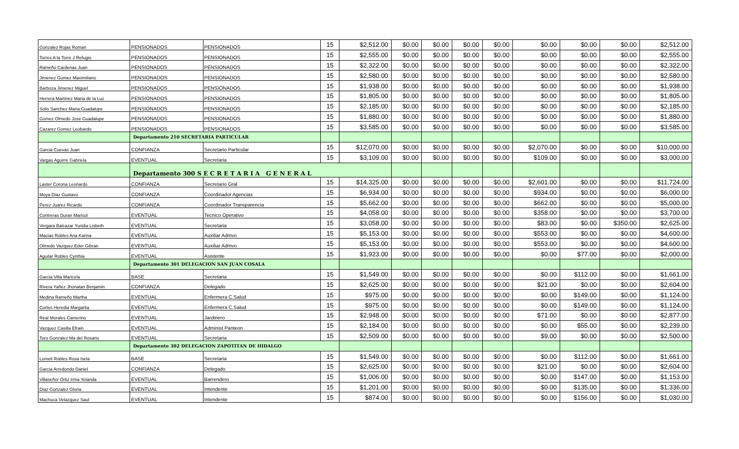| Gonzalez Rojas Roman | PENSIONADOS | PENSIONADOS | 15 | $2,512.00 | $0.00 | $0.00 | $0.00 | $0.00 | $0.00 | $0.00 | $0.00 | $2,512.00 |
| Torres A la Torre J Refugio | PENSIONADOS | PENSIONADOS | 15 | $2,555.00 | $0.00 | $0.00 | $0.00 | $0.00 | $0.00 | $0.00 | $0.00 | $2,555.00 |
| Rameño Cardenas Juan | PENSIONADOS | PENSIONADOS | 15 | $2,322.00 | $0.00 | $0.00 | $0.00 | $0.00 | $0.00 | $0.00 | $0.00 | $2,322.00 |
| Jimenez Gomez Maximiliano | PENSIONADOS | PENSIONADOS | 15 | $2,580.00 | $0.00 | $0.00 | $0.00 | $0.00 | $0.00 | $0.00 | $0.00 | $2,580.00 |
| Barboza Jimenez Miguel | PENSIONADOS | PENSIONADOS | 15 | $1,938.00 | $0.00 | $0.00 | $0.00 | $0.00 | $0.00 | $0.00 | $0.00 | $1,938.00 |
| Herrera Martinez Maria de la Luz | PENSIONADOS | PENSIONADOS | 15 | $1,805.00 | $0.00 | $0.00 | $0.00 | $0.00 | $0.00 | $0.00 | $0.00 | $1,805.00 |
| Solis Sanchez Maria Guadalupe | PENSIONADOS | PENSIONADOS | 15 | $2,185.00 | $0.00 | $0.00 | $0.00 | $0.00 | $0.00 | $0.00 | $0.00 | $2,185.00 |
| Gomez Olmedo Jose Guadalupe | PENSIONADOS | PENSIONADOS | 15 | $1,880.00 | $0.00 | $0.00 | $0.00 | $0.00 | $0.00 | $0.00 | $0.00 | $1,880.00 |
| Cazarez Gomez Leobardo | PENSIONADOS | PENSIONADOS | 15 | $3,585.00 | $0.00 | $0.00 | $0.00 | $0.00 | $0.00 | $0.00 | $0.00 | $3,585.00 |
| | Departamento 210 SECRETARIA PARTICULAR | | | | | | | | | | | |
| Garcia Cuevas Juan | CONFIANZA | Secretario Particular | 15 | $12,070.00 | $0.00 | $0.00 | $0.00 | $0.00 | $2,070.00 | $0.00 | $0.00 | $10,000.00 |
| Vargas Aguirre Gabriela | EVENTUAL | Secretaria | 15 | $3,109.00 | $0.00 | $0.00 | $0.00 | $0.00 | $109.00 | $0.00 | $0.00 | $3,000.00 |
| | Departamento 300 S E C R E T A R I A G E N E R A L | | | | | | | | | | | |
| Laster Corona Leonardo | CONFIANZA | Secretario Gral | 15 | $14,325.00 | $0.00 | $0.00 | $0.00 | $0.00 | $2,601.00 | $0.00 | $0.00 | $11,724.00 |
| Moya Diaz Gustavo | CONFIANZA | Coordinador Agencias | 15 | $6,934.00 | $0.00 | $0.00 | $0.00 | $0.00 | $934.00 | $0.00 | $0.00 | $6,000.00 |
| Perez Juarez Ricardo | CONFIANZA | Coordinador Transparencia | 15 | $5,662.00 | $0.00 | $0.00 | $0.00 | $0.00 | $662.00 | $0.00 | $0.00 | $5,000.00 |
| Contreras Duran Marisol | EVENTUAL | Tecnico Operativo | 15 | $4,058.00 | $0.00 | $0.00 | $0.00 | $0.00 | $358.00 | $0.00 | $0.00 | $3,700.00 |
| Vergara Balcazar Yuridia Lisbeth | EVENTUAL | Secretaria | 15 | $3,058.00 | $0.00 | $0.00 | $0.00 | $0.00 | $83.00 | $0.00 | $350.00 | $2,625.00 |
| Macias Robles Ana Karina | EVENTUAL | Auxiliar Admvo | 15 | $5,153.00 | $0.00 | $0.00 | $0.00 | $0.00 | $553.00 | $0.00 | $0.00 | $4,600.00 |
| Olmedo Vazquez Eder Gibran | EVENTUAL | Auxiliar Admvo | 15 | $5,153.00 | $0.00 | $0.00 | $0.00 | $0.00 | $553.00 | $0.00 | $0.00 | $4,600.00 |
| Aguilar Robles Cynthia | EVENTUAL | Asistente | 15 | $1,923.00 | $0.00 | $0.00 | $0.00 | $0.00 | $0.00 | $77.00 | $0.00 | $2,000.00 |
| | Departamento 301 DELEGACION SAN JUAN COSALA | | | | | | | | | | | |
| Garcia Villa Maricela | BASE | Secretaria | 15 | $1,549.00 | $0.00 | $0.00 | $0.00 | $0.00 | $0.00 | $112.00 | $0.00 | $1,661.00 |
| Rivera Yañez Jhonatan Benjamin | CONFIANZA | Delegado | 15 | $2,625.00 | $0.00 | $0.00 | $0.00 | $0.00 | $21.00 | $0.00 | $0.00 | $2,604.00 |
| Medina Rameño Martha | EVENTUAL | Enfermera C.Salud | 15 | $975.00 | $0.00 | $0.00 | $0.00 | $0.00 | $0.00 | $149.00 | $0.00 | $1,124.00 |
| Cortes Heredia Margarita | EVENTUAL | Enfermera C.Salud | 15 | $975.00 | $0.00 | $0.00 | $0.00 | $0.00 | $0.00 | $149.00 | $0.00 | $1,124.00 |
| Real Morales Camerino | EVENTUAL | Jardinero | 15 | $2,948.00 | $0.00 | $0.00 | $0.00 | $0.00 | $71.00 | $0.00 | $0.00 | $2,877.00 |
| Vazquez Casilla Efrain | EVENTUAL | Administ Panteon | 15 | $2,184.00 | $0.00 | $0.00 | $0.00 | $0.00 | $0.00 | $55.00 | $0.00 | $2,239.00 |
| Toro Gonzalez Ma del Rosario | EVENTUAL | Secretaria | 15 | $2,509.00 | $0.00 | $0.00 | $0.00 | $0.00 | $9.00 | $0.00 | $0.00 | $2,500.00 |
| | Departamento 302 DELEGACION ZAPOTITAN DE HIDALGO | | | | | | | | | | | |
| Lomeli Robles Rosa Isela | BASE | Secretaria | 15 | $1,549.00 | $0.00 | $0.00 | $0.00 | $0.00 | $0.00 | $112.00 | $0.00 | $1,661.00 |
| Garcia Arredondo Daniel | CONFIANZA | Delegado | 15 | $2,625.00 | $0.00 | $0.00 | $0.00 | $0.00 | $21.00 | $0.00 | $0.00 | $2,604.00 |
| Villaseñor Ortiz Irma Yolanda | EVENTUAL | Barrendero | 15 | $1,006.00 | $0.00 | $0.00 | $0.00 | $0.00 | $0.00 | $147.00 | $0.00 | $1,153.00 |
| Diaz Gonzalez Gloria | EVENTUAL | Intendente | 15 | $1,201.00 | $0.00 | $0.00 | $0.00 | $0.00 | $0.00 | $135.00 | $0.00 | $1,336.00 |
| Machuca Velazquez Saul | EVENTUAL | Intendente | 15 | $874.00 | $0.00 | $0.00 | $0.00 | $0.00 | $0.00 | $156.00 | $0.00 | $1,030.00 |